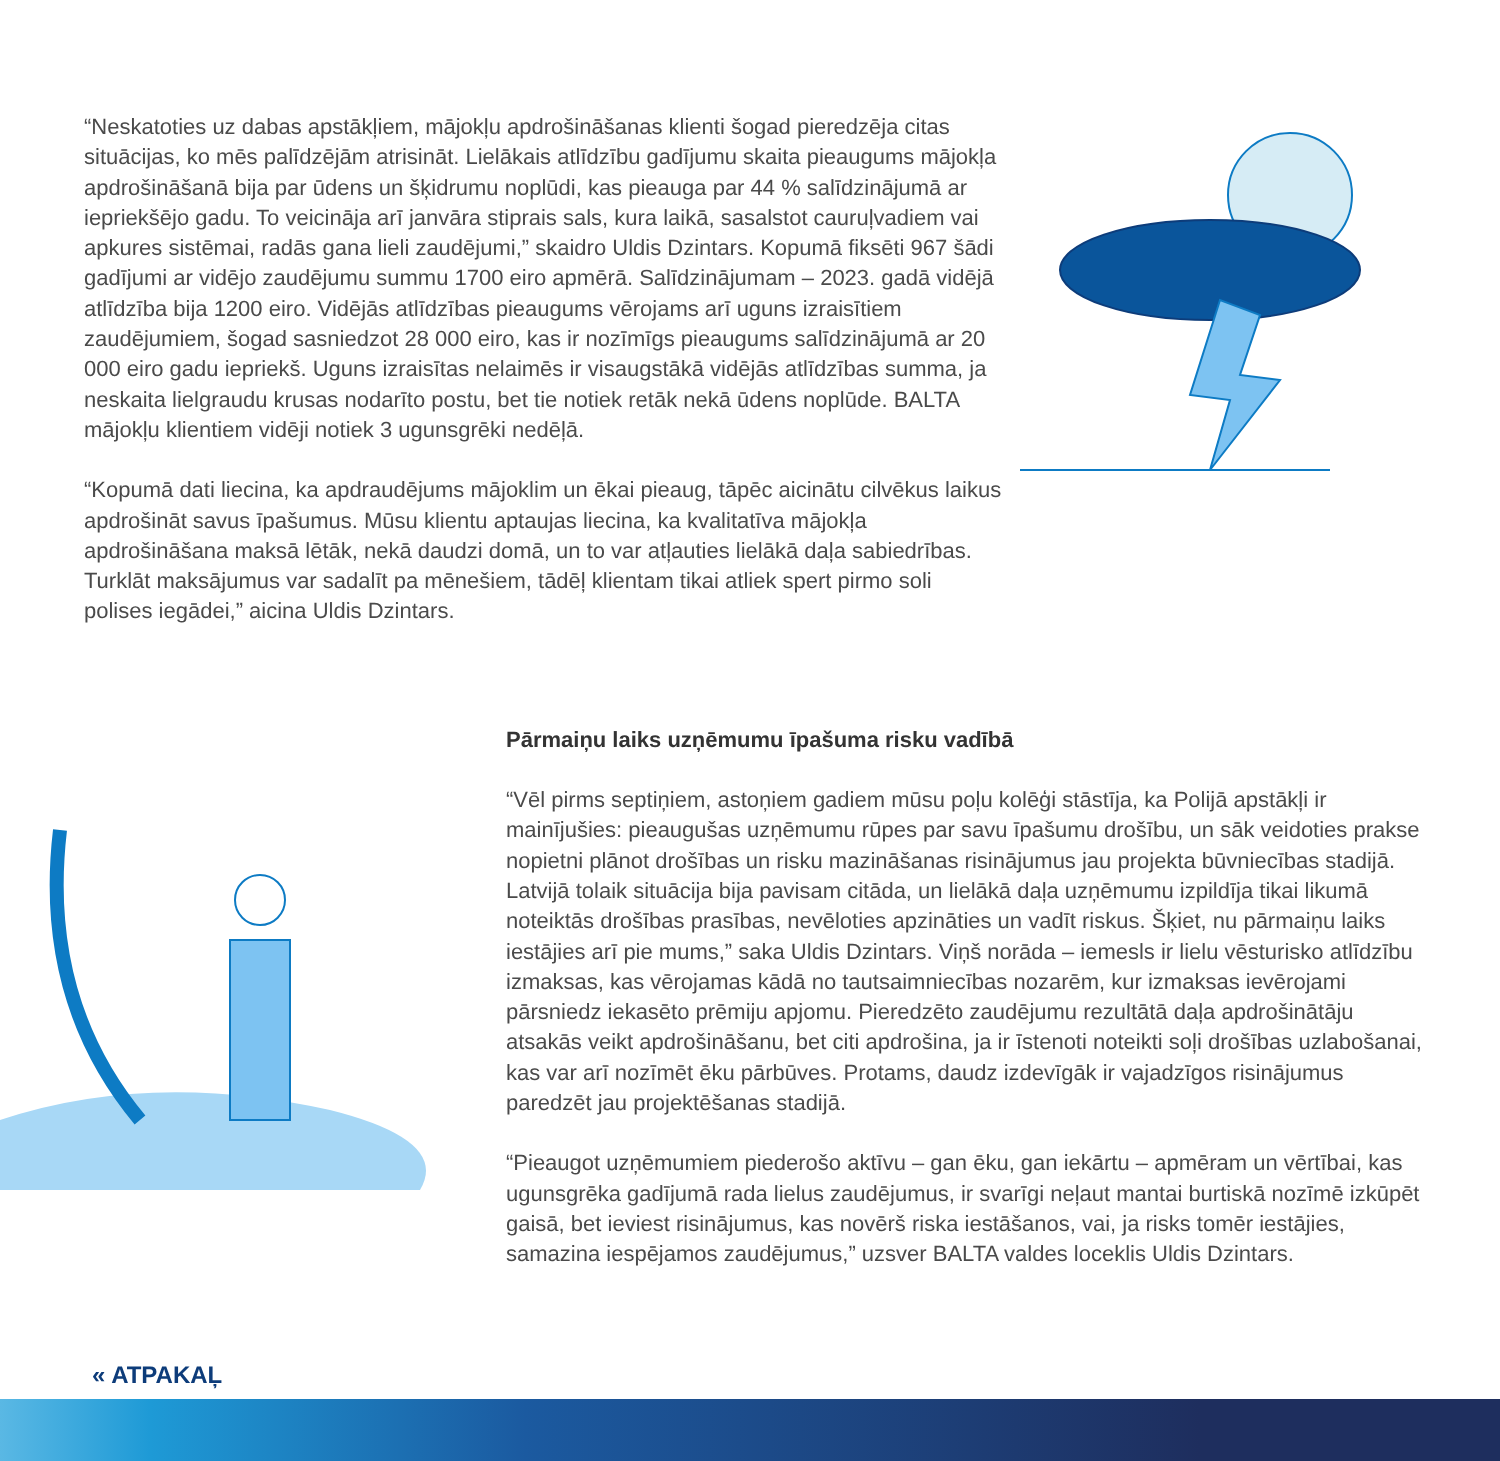“Neskatoties uz dabas apstākļiem, mājokļu apdrošināšanas klienti šogad pieredzēja citas situācijas, ko mēs palīdzējām atrisināt. Lielākais atlīdzību gadījumu skaita pieaugums mājokļa apdrošināšanā bija par ūdens un šķidrumu noplūdi, kas pieauga par 44 % salīdzinājumā ar iepriekšējo gadu. To veicināja arī janvāra stiprais sals, kura laikā, sasalstot cauruļvadiem vai apkures sistēmai, radās gana lieli zaudējumi,” skaidro Uldis Dzintars. Kopumā fiksēti 967 šādi gadījumi ar vidējo zaudējumu summu 1700 eiro apmērā. Salīdzinājumam – 2023. gadā vidējā atlīdzība bija 1200 eiro. Vidējās atlīdzības pieaugums vērojams arī uguns izraisītiem zaudējumiem, šogad sasniedzot 28 000 eiro, kas ir nozīmīgs pieaugums salīdzinājumā ar 20 000 eiro gadu iepriekš. Uguns izraisītas nelaimēs ir visaugstākā vidējās atlīdzības summa, ja neskaita lielgraudu krusas nodarīto postu, bet tie notiek retāk nekā ūdens noplūde. BALTA mājokļu klientiem vidēji notiek 3 ugunsgrēki nedēļā.
“Kopumā dati liecina, ka apdraudējums mājoklim un ēkai pieaug, tāpēc aicinātu cilvēkus laikus apdrošināt savus īpašumus. Mūsu klientu aptaujas liecina, ka kvalitatīva mājokļa apdrošināšana maksā lētāk, nekā daudzi domā, un to var atļauties lielākā daļa sabiedrības. Turklāt maksājumus var sadalīt pa mēnešiem, tādēļ klientam tikai atliek spert pirmo soli polises iegādei,” aicina Uldis Dzintars.
Pārmaiņu laiks uzņēmumu īpašuma risku vadībā
“Vēl pirms septiņiem, astoņiem gadiem mūsu poļu kolēģi stāstīja, ka Polijā apstākļi ir mainījušies: pieaugušas uzņēmumu rūpes par savu īpašumu drošību, un sāk veidoties prakse nopietni plānot drošības un risku mazināšanas risinājumus jau projekta būvniecības stadijā. Latvijā tolaik situācija bija pavisam citāda, un lielākā daļa uzņēmumu izpildīja tikai likumā noteiktās drošības prasības, nevēloties apzināties un vadīt riskus. Šķiet, nu pārmaiņu laiks iestājies arī pie mums,” saka Uldis Dzintars. Viņš norāda – iemesls ir lielu vēsturisko atlīdzību izmaksas, kas vērojamas kādā no tautsaimniecības nozarēm, kur izmaksas ievērojami pārsniedz iekasēto prēmiju apjomu. Pieredzēto zaudējumu rezultātā daļa apdrošinātāju atsakās veikt apdrošināšanu, bet citi apdrošina, ja ir īstenoti noteikti soļi drošības uzlabošanai, kas var arī nozīmēt ēku pārbūves. Protams, daudz izdevīgāk ir vajadzīgos risinājumus paredzēt jau projek­tēšanas stadijā.
“Pieaugot uzņēmumiem piederošo aktīvu – gan ēku, gan iekārtu – apmēram un vērtībai, kas ugunsgrēka gadījumā rada lielus zaudējumus, ir svarīgi neļaut mantai burtiskā nozīmē izkūpēt gaisā, bet ieviest risinājumus, kas novērš riska iestāšanos, vai, ja risks tomēr iestājies, samazina iespējamos zaudējumus,” uzsver BALTA valdes loceklis Uldis Dzintars.
« ATPAKAĻ